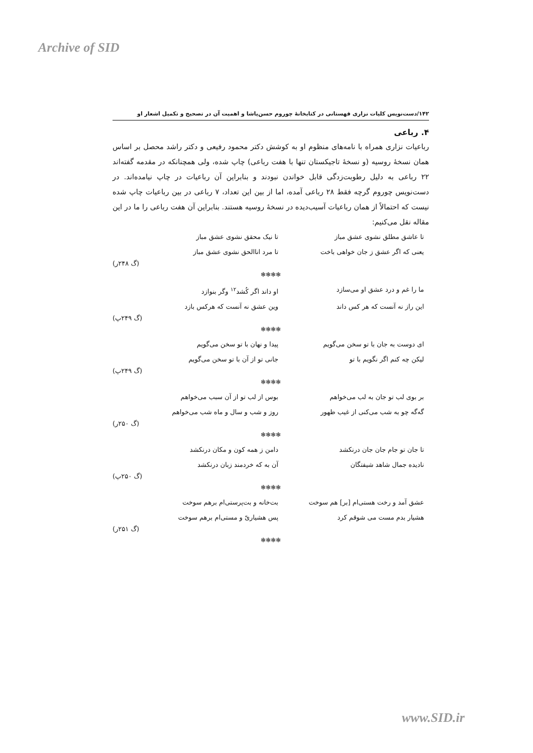Archive of SID
۱۴۲/دست‌نویس کلیات نزاری قهستانی در کتابخانهٔ چوروم حسن‌پاشا و اهمیت آن در تصحیح و تکمیل اشعار او
۴. رباعی
رباعیات نزاری همراه با نامه‌های منظوم او به کوشش دکتر محمود رفیعی و دکتر راشد محصل بر اساس همان نسخهٔ روسیه (و نسخهٔ تاجیکستان تنها با هفت رباعی) چاپ شده، ولی همچنانکه در مقدمه گفته‌اند ۲۲ رباعی به دلیل رطوبت‌زدگی قابل خواندن نبودند و بنابراین آن رباعیات در چاپ نیامده‌اند. در دست‌نویس چوروم گرچه فقط ۲۸ رباعی آمده، اما از بین این تعداد، ۷ رباعی در بین رباعیات چاپ شده نیست که احتمالاً از همان رباعیات آسیب‌دیده در نسخهٔ روسیه هستند. بنابراین آن هفت رباعی را ما در این مقاله نقل می‌کنیم:
تا عاشق مطلق نشوی عشق مباز تا نیک محقق نشوی عشق مباز
یعنی که اگر عشق ز جان خواهی باخت تا مرد اناالحق نشوی عشق مباز
(گ ۲۴۸ر)
❃❃❃❃
ما را غم و درد عشق او می‌سازد او داند اگر کُشد<sup>۱۲</sup> وگر بنوازد
این راز نه آنست که هر کس داند وین عشق نه آنست که هرکس بازد
(گ ۲۴۹پ)
❃❃❃❃
ای دوست به جان با تو سخن می‌گویم پیدا و نهان با تو سخن می‌گویم
لیکن چه کنم اگر نگویم با تو جانی تو از آن با تو سخن می‌گویم
(گ ۲۴۹پ)
❃❃❃❃
بر بوی لب تو جان به لب می‌خواهم بوس از لب تو از آن سبب می‌خواهم
گه‌گه چو به شب می‌کنی از غیب ظهور روز و شب و سال و ماه شب می‌خواهم
(گ ۲۵۰ر)
❃❃❃❃
تا جان تو جام جان جان درنکشد دامن ز همه کون و مکان درنکشد
نادیده جمال شاهد شیفتگان آن به که خردمند زبان درنکشد
(گ ۲۵۰پ)
❃❃❃❃
عشق آمد و رخت هستی‌ام [بر] هم سوخت بت‌خانه و بت‌پرستی‌ام برهم سوخت
هشیار بدم مست می شوقم کرد پس هشیاریّ و مستی‌ام برهم سوخت
(گ ۲۵۱ر)
❃❃❃❃
www.SID.ir